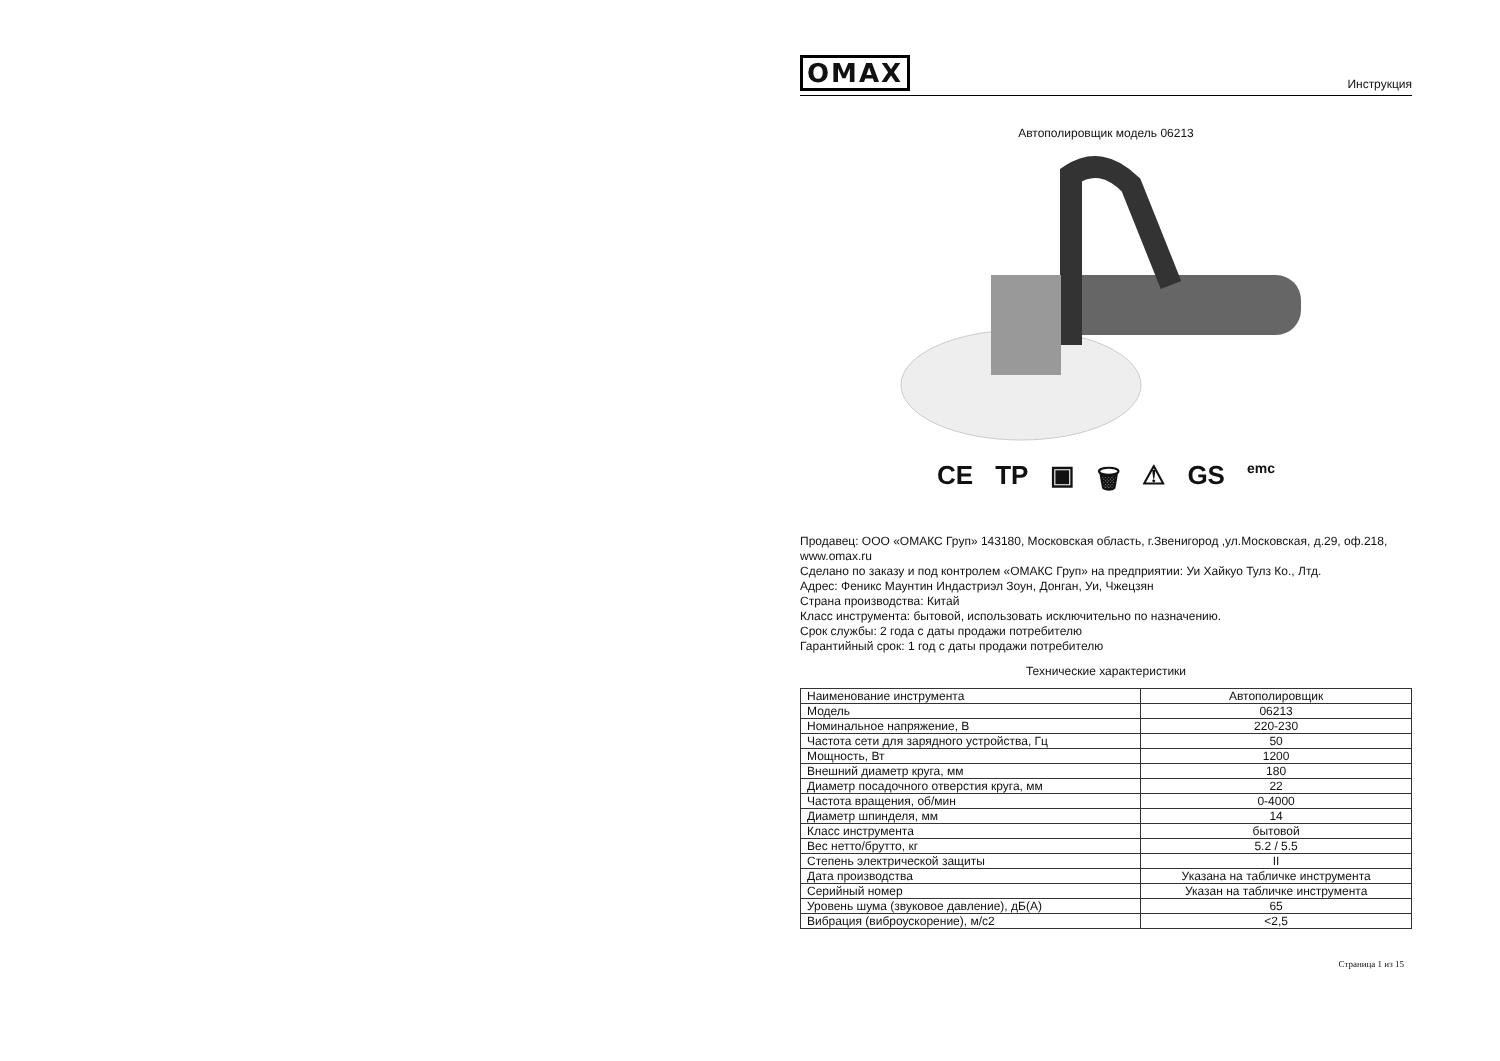OMAX Инструкция
Автополировщик модель 06213
CE ТР ▣ 🗑 ⚠ GS emc
Продавец: ООО «ОМАКС Груп» 143180, Московская область, г.Звенигород ,ул.Московская, д.29, оф.218, www.omax.ru
Сделано по заказу и под контролем «ОМАКС Груп» на предприятии: Уи Хайкуо Тулз Ко., Лтд.
Адрес: Феникс Маунтин Индастриэл Зоун, Донган, Уи, Чжецзян
Страна производства: Китай
Класс инструмента: бытовой, использовать исключительно по назначению.
Срок службы: 2 года с даты продажи потребителю
Гарантийный срок: 1 год с даты продажи потребителю
Технические характеристики
| Наименование инструмента | Автополировщик |
| Модель | 06213 |
| Номинальное напряжение, В | 220-230 |
| Частота сети для зарядного устройства, Гц | 50 |
| Мощность, Вт | 1200 |
| Внешний диаметр круга, мм | 180 |
| Диаметр посадочного отверстия круга, мм | 22 |
| Частота вращения, об/мин | 0-4000 |
| Диаметр шпинделя, мм | 14 |
| Класс инструмента | бытовой |
| Вес нетто/брутто, кг | 5.2 / 5.5 |
| Степень электрической защиты | II |
| Дата производства | Указана на табличке инструмента |
| Серийный номер | Указан на табличке инструмента |
| Уровень шума (звуковое давление), дБ(А) | 65 |
| Вибрация (виброускорение), м/с2 | <2,5 |
Страница 1 из 15